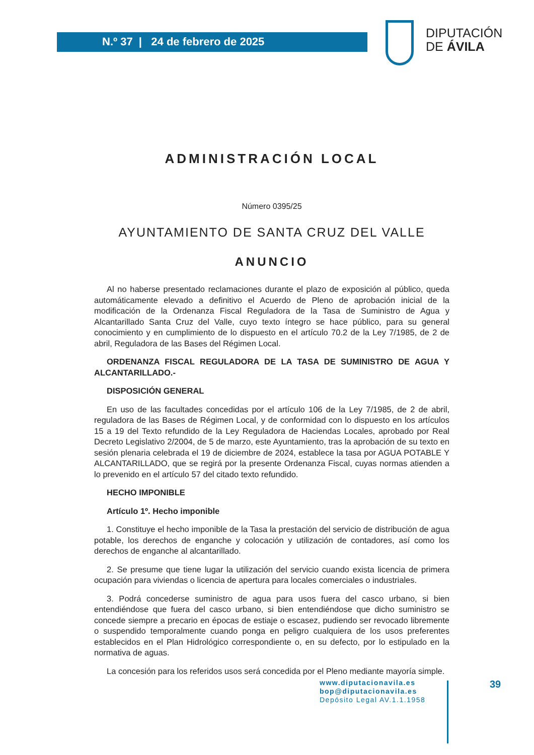N.º 37 | 24 de febrero de 2025
DIPUTACIÓN
DE ÁVILA
ADMINISTRACIÓN LOCAL
Número 0395/25
AYUNTAMIENTO DE SANTA CRUZ DEL VALLE
ANUNCIO
Al no haberse presentado reclamaciones durante el plazo de exposición al público, queda automáticamente elevado a definitivo el Acuerdo de Pleno de aprobación inicial de la modificación de la Ordenanza Fiscal Reguladora de la Tasa de Suministro de Agua y Alcantarillado Santa Cruz del Valle, cuyo texto íntegro se hace público, para su general conocimiento y en cumplimiento de lo dispuesto en el artículo 70.2 de la Ley 7/1985, de 2 de abril, Reguladora de las Bases del Régimen Local.
ORDENANZA FISCAL REGULADORA DE LA TASA DE SUMINISTRO DE AGUA Y ALCANTARILLADO.-
DISPOSICIÓN GENERAL
En uso de las facultades concedidas por el artículo 106 de la Ley 7/1985, de 2 de abril, reguladora de las Bases de Régimen Local, y de conformidad con lo dispuesto en los artículos 15 a 19 del Texto refundido de la Ley Reguladora de Haciendas Locales, aprobado por Real Decreto Legislativo 2/2004, de 5 de marzo, este Ayuntamiento, tras la aprobación de su texto en sesión plenaria celebrada el 19 de diciembre de 2024, establece la tasa por AGUA POTABLE Y ALCANTARILLADO, que se regirá por la presente Ordenanza Fiscal, cuyas normas atienden a lo prevenido en el artículo 57 del citado texto refundido.
HECHO IMPONIBLE
Artículo 1º. Hecho imponible
1. Constituye el hecho imponible de la Tasa la prestación del servicio de distribución de agua potable, los derechos de enganche y colocación y utilización de contadores, así como los derechos de enganche al alcantarillado.
2. Se presume que tiene lugar la utilización del servicio cuando exista licencia de primera ocupación para viviendas o licencia de apertura para locales comerciales o industriales.
3. Podrá concederse suministro de agua para usos fuera del casco urbano, si bien entendiéndose que fuera del casco urbano, si bien entendiéndose que dicho suministro se concede siempre a precario en épocas de estiaje o escasez, pudiendo ser revocado libremente o suspendido temporalmente cuando ponga en peligro cualquiera de los usos preferentes establecidos en el Plan Hidrológico correspondiente o, en su defecto, por lo estipulado en la normativa de aguas.
La concesión para los referidos usos será concedida por el Pleno mediante mayoría simple.
www.diputacionavila.es
bop@diputacionavila.es
Depósito Legal AV.1.1.1958
39